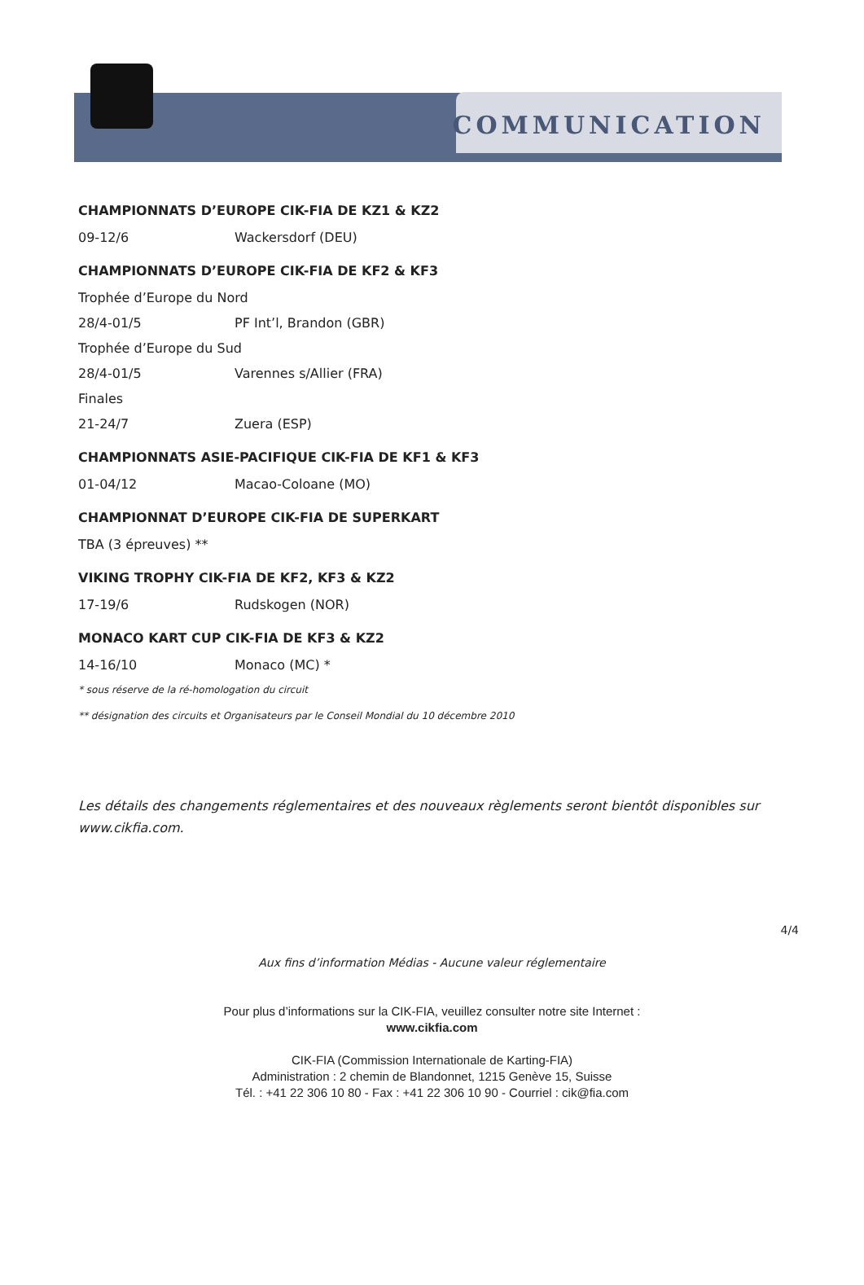COMMUNICATION
CHAMPIONNATS D’EUROPE CIK-FIA DE KZ1 & KZ2
09-12/6 Wackersdorf (DEU)
CHAMPIONNATS D’EUROPE CIK-FIA DE KF2 & KF3
Trophée d’Europe du Nord
28/4-01/5 PF Int’l, Brandon (GBR)
Trophée d’Europe du Sud
28/4-01/5 Varennes s/Allier (FRA)
Finales
21-24/7 Zuera (ESP)
CHAMPIONNATS ASIE-PACIFIQUE CIK-FIA DE KF1 & KF3
01-04/12 Macao-Coloane (MO)
CHAMPIONNAT D’EUROPE CIK-FIA DE SUPERKART
TBA (3 épreuves) **
VIKING TROPHY CIK-FIA DE KF2, KF3 & KZ2
17-19/6 Rudskogen (NOR)
MONACO KART CUP CIK-FIA DE KF3 & KZ2
14-16/10 Monaco (MC) *
* sous réserve de la ré-homologation du circuit
** désignation des circuits et Organisateurs par le Conseil Mondial du 10 décembre 2010
Les détails des changements réglementaires et des nouveaux règlements seront bientôt disponibles sur www.cikfia.com.
4/4
Aux fins d’information Médias - Aucune valeur réglementaire
Pour plus d’informations sur la CIK-FIA, veuillez consulter notre site Internet :
www.cikfia.com
CIK-FIA (Commission Internationale de Karting-FIA)
Administration : 2 chemin de Blandonnet, 1215 Genève 15, Suisse
Tél. : +41 22 306 10 80 - Fax : +41 22 306 10 90 - Courriel : cik@fia.com